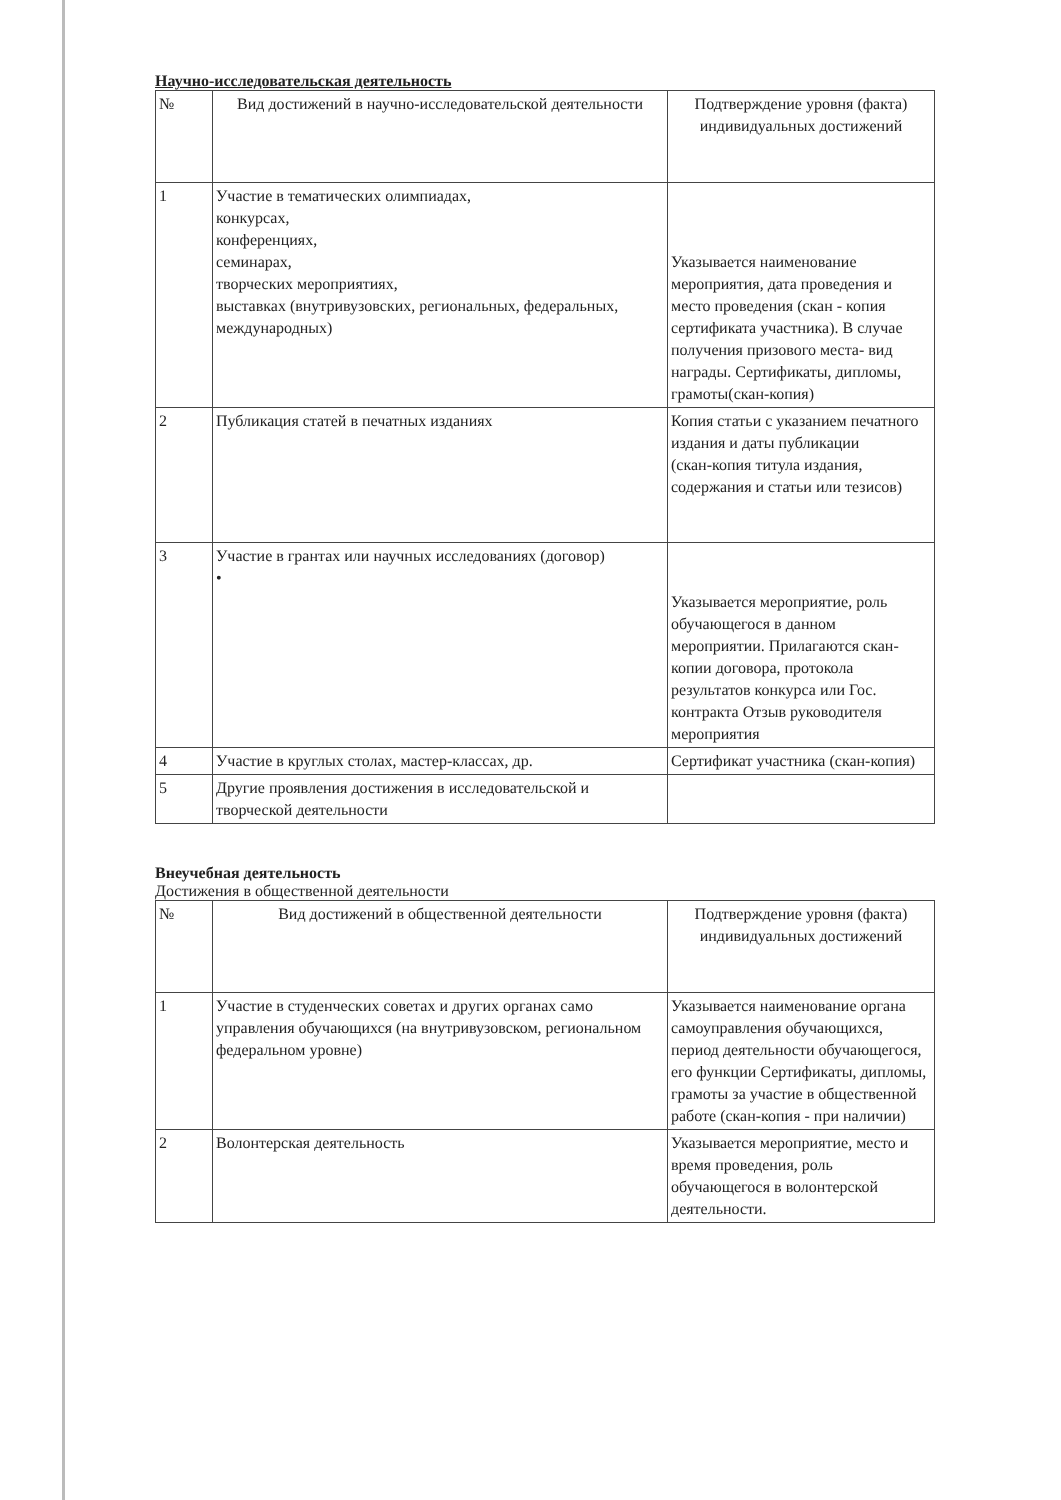Научно-исследовательская деятельность
| № | Вид достижений в научно-исследовательской деятельности | Подтверждение уровня (факта) индивидуальных достижений |
| --- | --- | --- |
| 1 | Участие в тематических олимпиадах, конкурсах, конференциях, семинарах, творческих мероприятиях, выставках (внутривузовских, региональных, федеральных, международных) | Указывается наименование мероприятия, дата проведения и место проведения (скан - копия сертификата участника). В случае получения призового места- вид награды. Сертификаты, дипломы, грамоты(скан-копия) |
| 2 | Публикация статей в печатных изданиях | Копия статьи с указанием печатного издания и даты публикации (скан-копия титула издания, содержания и статьи или тезисов) |
| 3 | Участие в грантах или научных исследованиях (договор) • | Указывается мероприятие, роль обучающегося в данном мероприятии. Прилагаются скан-копии договора, протокола результатов конкурса или Гос. контракта Отзыв руководителя мероприятия |
| 4 | Участие в круглых столах, мастер-классах, др. | Сертификат участника (скан-копия) |
| 5 | Другие проявления достижения в исследовательской и творческой деятельности | |
Внеучебная деятельность
Достижения в общественной деятельности
| № | Вид достижений в общественной деятельности | Подтверждение уровня (факта) индивидуальных достижений |
| --- | --- | --- |
| 1 | Участие в студенческих советах и других органах само управления обучающихся (на внутривузовском, региональном федеральном уровне) | Указывается наименование органа самоуправления обучающихся, период деятельности обучающегося, его функции Сертификаты, дипломы, грамоты за участие в общественной работе (скан-копия - при наличии) |
| 2 | Волонтерская деятельность | Указывается мероприятие, место и время проведения, роль обучающегося в волонтерской деятельности. |